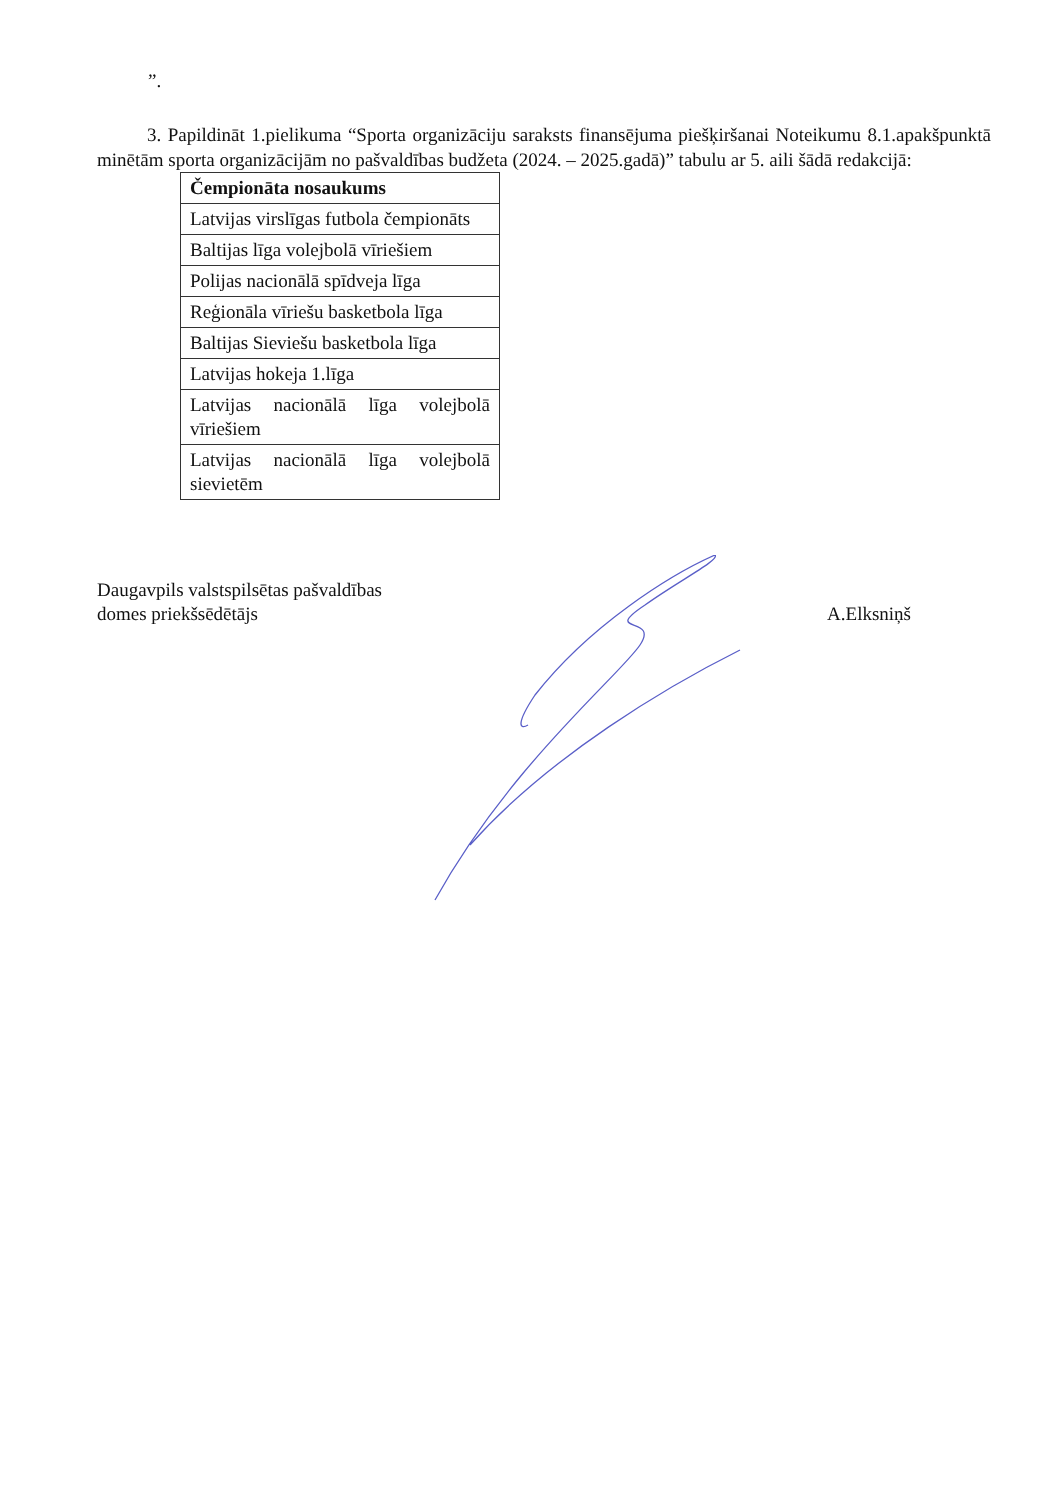”.
3. Papildināt 1.pielikuma “Sporta organizāciju saraksts finansējuma piešķiršanai Noteikumu 8.1.apakšpunktā minētām sporta organizācijām no pašvaldības budžeta (2024. – 2025.gadā)” tabulu ar 5. aili šādā redakcijā:
| Čempionāta nosaukums |
| --- |
| Latvijas virslīgas futbola čempionāts |
| Baltijas līga volejbolā vīriešiem |
| Polijas nacionālā spīdveja līga |
| Reģionāla vīriešu basketbola līga |
| Baltijas Sieviešu basketbola līga |
| Latvijas hokeja 1.līga |
| Latvijas nacionālā līga volejbolā vīriešiem |
| Latvijas nacionālā līga volejbolā sievietēm |
Daugavpils valstspilsētas pašvaldības
domes priekšsēdētājs
A.Elksniņš